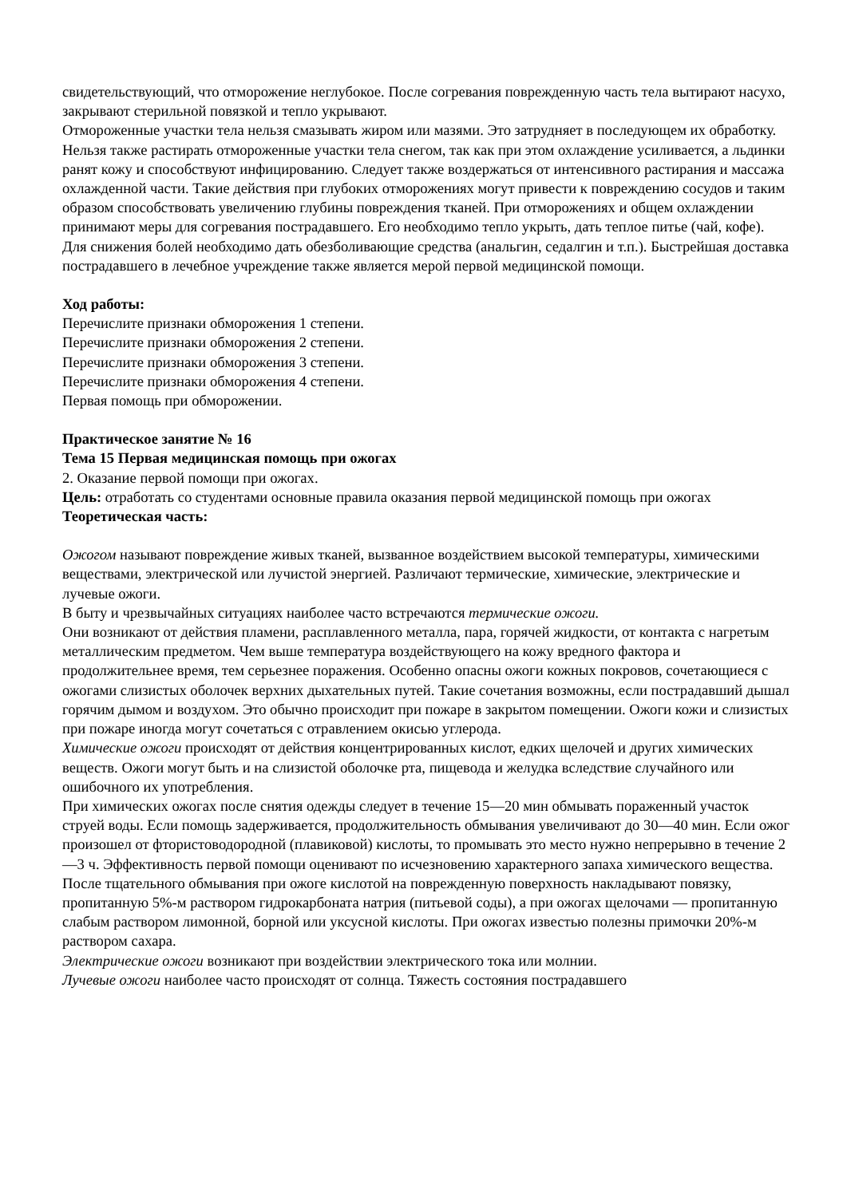свидетельствующий, что отморожение неглубокое. После согревания поврежденную часть тела вытирают насухо, закрывают стерильной повязкой и тепло укрывают.
Отмороженные участки тела нельзя смазывать жиром или мазями. Это затрудняет в последующем их обработку. Нельзя также растирать отмороженные участки тела снегом, так как при этом охлаждение усиливается, а льдинки ранят кожу и способствуют инфицированию. Следует также воздержаться от интенсивного растирания и массажа охлажденной части. Такие действия при глубоких отморожениях могут привести к повреждению сосудов и таким образом способствовать увеличению глубины повреждения тканей. При отморожениях и общем охлаждении принимают меры для согревания пострадавшего. Его необходимо тепло укрыть, дать теплое питье (чай, кофе). Для снижения болей необходимо дать обезболивающие средства (анальгин, седалгин и т.п.). Быстрейшая доставка пострадавшего в лечебное учреждение также является мерой первой медицинской помощи.
Ход работы:
Перечислите признаки обморожения 1 степени.
Перечислите признаки обморожения 2 степени.
Перечислите признаки обморожения 3 степени.
Перечислите признаки обморожения 4 степени.
Первая помощь при обморожении.
Практическое занятие № 16
Тема 15 Первая медицинская помощь при ожогах
2. Оказание первой помощи при ожогах.
Цель: отработать со студентами основные правила оказания первой медицинской помощь при ожогах
Теоретическая часть:
Ожогом называют повреждение живых тканей, вызванное воздействием высокой температуры, химическими веществами, электрической или лучистой энергией. Различают термические, химические, электрические и лучевые ожоги.
В быту и чрезвычайных ситуациях наиболее часто встречаются термические ожоги.
Они возникают от действия пламени, расплавленного металла, пара, горячей жидкости, от контакта с нагретым металлическим предметом. Чем выше температура воздействующего на кожу вредного фактора и продолжительнее время, тем серьезнее поражения. Особенно опасны ожоги кожных покровов, сочетающиеся с ожогами слизистых оболочек верхних дыхательных путей. Такие сочетания возможны, если пострадавший дышал горячим дымом и воздухом. Это обычно происходит при пожаре в закрытом помещении. Ожоги кожи и слизистых при пожаре иногда могут сочетаться с отравлением окисью углерода.
Химические ожоги происходят от действия концентрированных кислот, едких щелочей и других химических веществ. Ожоги могут быть и на слизистой оболочке рта, пищевода и желудка вследствие случайного или ошибочного их употребления.
При химических ожогах после снятия одежды следует в течение 15—20 мин обмывать пораженный участок струей воды. Если помощь задерживается, продолжительность обмывания увеличивают до 30—40 мин. Если ожог произошел от фтористоводородной (плавиковой) кислоты, то промывать это место нужно непрерывно в течение 2—3 ч. Эффективность первой помощи оценивают по исчезновению характерного запаха химического вещества.
После тщательного обмывания при ожоге кислотой на поврежденную поверхность накладывают повязку, пропитанную 5%-м раствором гидрокарбоната натрия (питьевой соды), а при ожогах щелочами — пропитанную слабым раствором лимонной, борной или уксусной кислоты. При ожогах известью полезны примочки 20%-м раствором сахара.
Электрические ожоги возникают при воздействии электрического тока или молнии.
Лучевые ожоги наиболее часто происходят от солнца. Тяжесть состояния пострадавшего